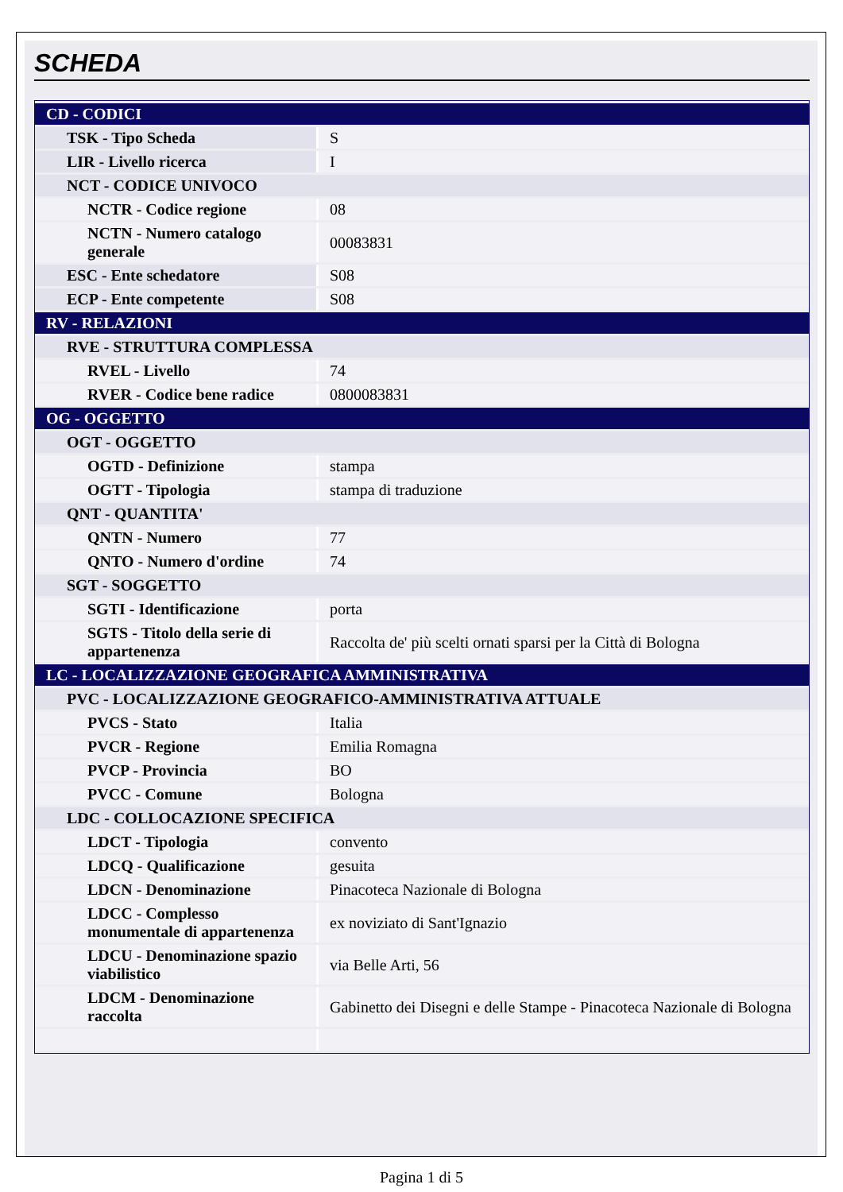SCHEDA
| CD - CODICI | |
| TSK - Tipo Scheda | S |
| LIR - Livello ricerca | I |
| NCT - CODICE UNIVOCO | |
| NCTR - Codice regione | 08 |
| NCTN - Numero catalogo generale | 00083831 |
| ESC - Ente schedatore | S08 |
| ECP - Ente competente | S08 |
| RV - RELAZIONI | |
| RVE - STRUTTURA COMPLESSA | |
| RVEL - Livello | 74 |
| RVER - Codice bene radice | 0800083831 |
| OG - OGGETTO | |
| OGT - OGGETTO | |
| OGTD - Definizione | stampa |
| OGTT - Tipologia | stampa di traduzione |
| QNT - QUANTITA' | |
| QNTN - Numero | 77 |
| QNTO - Numero d'ordine | 74 |
| SGT - SOGGETTO | |
| SGTI - Identificazione | porta |
| SGTS - Titolo della serie di appartenenza | Raccolta de' più scelti ornati sparsi per la Città di Bologna |
| LC - LOCALIZZAZIONE GEOGRAFICA AMMINISTRATIVA | |
| PVC - LOCALIZZAZIONE GEOGRAFICO-AMMINISTRATIVA ATTUALE | |
| PVCS - Stato | Italia |
| PVCR - Regione | Emilia Romagna |
| PVCP - Provincia | BO |
| PVCC - Comune | Bologna |
| LDC - COLLOCAZIONE SPECIFICA | |
| LDCT - Tipologia | convento |
| LDCQ - Qualificazione | gesuita |
| LDCN - Denominazione | Pinacoteca Nazionale di Bologna |
| LDCC - Complesso monumentale di appartenenza | ex noviziato di Sant'Ignazio |
| LDCU - Denominazione spazio viabilistico | via Belle Arti, 56 |
| LDCM - Denominazione raccolta | Gabinetto dei Disegni e delle Stampe - Pinacoteca Nazionale di Bologna |
Pagina 1 di 5